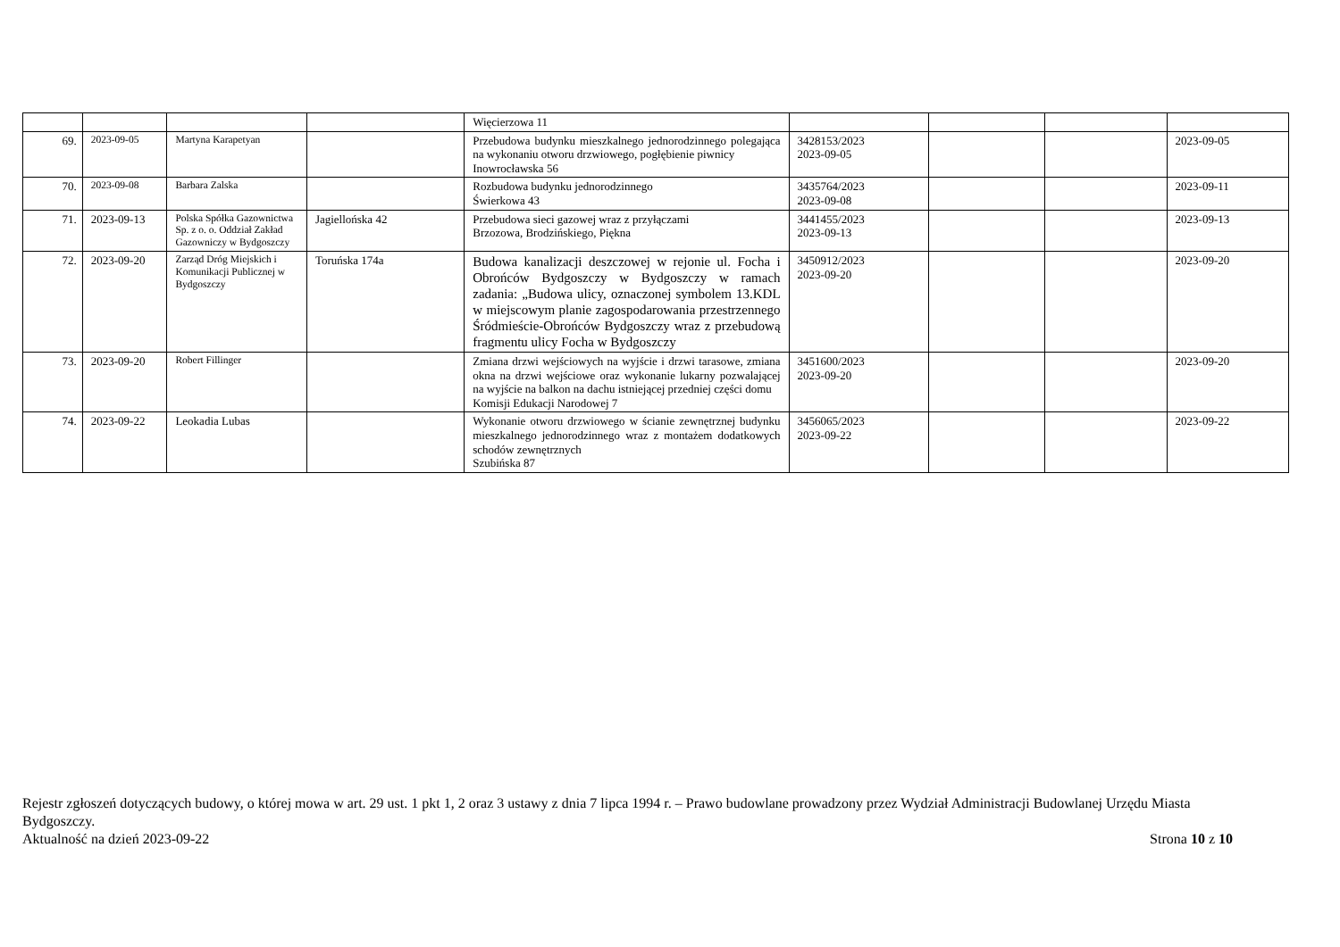| | | | | Więcierzowa 11 | | | | |
| 69. | 2023-09-05 | Martyna Karapetyan | | Przebudowa budynku mieszkalnego jednorodzinnego polegająca na wykonaniu otworu drzwiowego, pogłębienie piwnicy Inowrocławska 56 | 3428153/2023 2023-09-05 | | | 2023-09-05 |
| 70. | 2023-09-08 | Barbara Zalska | | Rozbudowa budynku jednorodzinnego Świerkowa 43 | 3435764/2023 2023-09-08 | | | 2023-09-11 |
| 71. | 2023-09-13 | Polska Spółka Gazownictwa Sp. z o. o. Oddział Zakład Gazowniczy w Bydgoszczy | Jagiellońska 42 | Przebudowa sieci gazowej wraz z przyłączami Brzozowa, Brodzińskiego, Piękna | 3441455/2023 2023-09-13 | | | 2023-09-13 |
| 72. | 2023-09-20 | Zarząd Dróg Miejskich i Komunikacji Publicznej w Bydgoszczy | Toruńska 174a | Budowa kanalizacji deszczowej w rejonie ul. Focha i Obrońców Bydgoszczy w Bydgoszczy w ramach zadania: „Budowa ulicy, oznaczonej symbolem 13.KDL w miejscowym planie zagospodarowania przestrzennego Śródmieście-Obrońców Bydgoszczy wraz z przebudową fragmentu ulicy Focha w Bydgoszczy | 3450912/2023 2023-09-20 | | | 2023-09-20 |
| 73. | 2023-09-20 | Robert Fillinger | | Zmiana drzwi wejściowych na wyjście i drzwi tarasowe, zmiana okna na drzwi wejściowe oraz wykonanie lukarny pozwalającej na wyjście na balkon na dachu istniejącej przedniej części domu Komisji Edukacji Narodowej 7 | 3451600/2023 2023-09-20 | | | 2023-09-20 |
| 74. | 2023-09-22 | Leokadia Lubas | | Wykonanie otworu drzwiowego w ścianie zewnętrznej budynku mieszkalnego jednorodzinnego wraz z montażem dodatkowych schodów zewnętrznych Szubińska 87 | 3456065/2023 2023-09-22 | | | 2023-09-22 |
Rejestr zgłoszeń dotyczących budowy, o której mowa w art. 29 ust. 1 pkt 1, 2 oraz 3 ustawy z dnia 7 lipca 1994 r. – Prawo budowlane prowadzony przez Wydział Administracji Budowlanej Urzędu Miasta Bydgoszczy.
Aktualność na dzień 2023-09-22 Strona 10 z 10